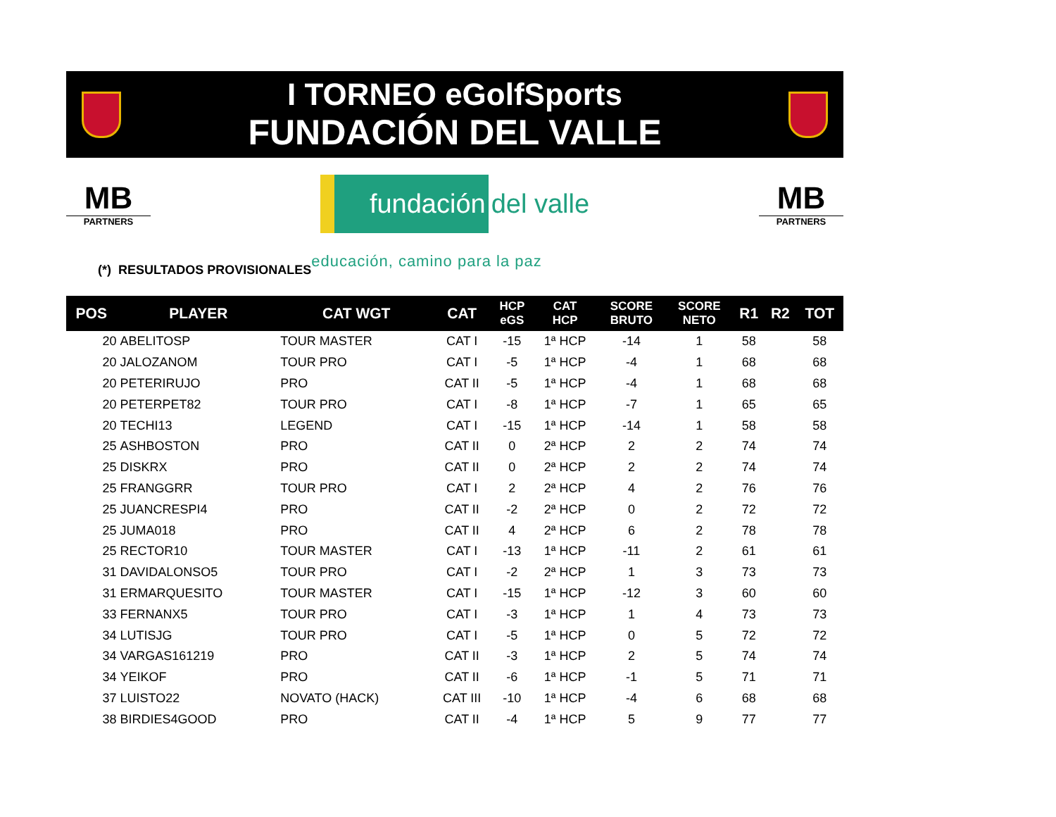I TORNEO eGolfSports
FUNDACIÓN DEL VALLE
MB
PARTNERS
fundación del valle
MB
PARTNERS
(*) RESULTADOS PROVISIONALES educación, camino para la paz
| POS | PLAYER | CAT WGT | CAT | HCP eGS | CAT HCP | SCORE BRUTO | SCORE NETO | R1 | R2 | TOT |
| --- | --- | --- | --- | --- | --- | --- | --- | --- | --- | --- |
| 20 | ABELITOSP | TOUR MASTER | CAT I | -15 | 1ª HCP | -14 | 1 | 58 | | 58 |
| 20 | JALOZANOM | TOUR PRO | CAT I | -5 | 1ª HCP | -4 | 1 | 68 | | 68 |
| 20 | PETERIRUJO | PRO | CAT II | -5 | 1ª HCP | -4 | 1 | 68 | | 68 |
| 20 | PETERPET82 | TOUR PRO | CAT I | -8 | 1ª HCP | -7 | 1 | 65 | | 65 |
| 20 | TECHI13 | LEGEND | CAT I | -15 | 1ª HCP | -14 | 1 | 58 | | 58 |
| 25 | ASHBOSTON | PRO | CAT II | 0 | 2ª HCP | 2 | 2 | 74 | | 74 |
| 25 | DISKRX | PRO | CAT II | 0 | 2ª HCP | 2 | 2 | 74 | | 74 |
| 25 | FRANGGRR | TOUR PRO | CAT I | 2 | 2ª HCP | 4 | 2 | 76 | | 76 |
| 25 | JUANCRESPI4 | PRO | CAT II | -2 | 2ª HCP | 0 | 2 | 72 | | 72 |
| 25 | JUMA018 | PRO | CAT II | 4 | 2ª HCP | 6 | 2 | 78 | | 78 |
| 25 | RECTOR10 | TOUR MASTER | CAT I | -13 | 1ª HCP | -11 | 2 | 61 | | 61 |
| 31 | DAVIDALONSO5 | TOUR PRO | CAT I | -2 | 2ª HCP | 1 | 3 | 73 | | 73 |
| 31 | ERMARQUESITO | TOUR MASTER | CAT I | -15 | 1ª HCP | -12 | 3 | 60 | | 60 |
| 33 | FERNANX5 | TOUR PRO | CAT I | -3 | 1ª HCP | 1 | 4 | 73 | | 73 |
| 34 | LUTISJG | TOUR PRO | CAT I | -5 | 1ª HCP | 0 | 5 | 72 | | 72 |
| 34 | VARGAS161219 | PRO | CAT II | -3 | 1ª HCP | 2 | 5 | 74 | | 74 |
| 34 | YEIKOF | PRO | CAT II | -6 | 1ª HCP | -1 | 5 | 71 | | 71 |
| 37 | LUISTO22 | NOVATO (HACK) | CAT III | -10 | 1ª HCP | -4 | 6 | 68 | | 68 |
| 38 | BIRDIES4GOOD | PRO | CAT II | -4 | 1ª HCP | 5 | 9 | 77 | | 77 |